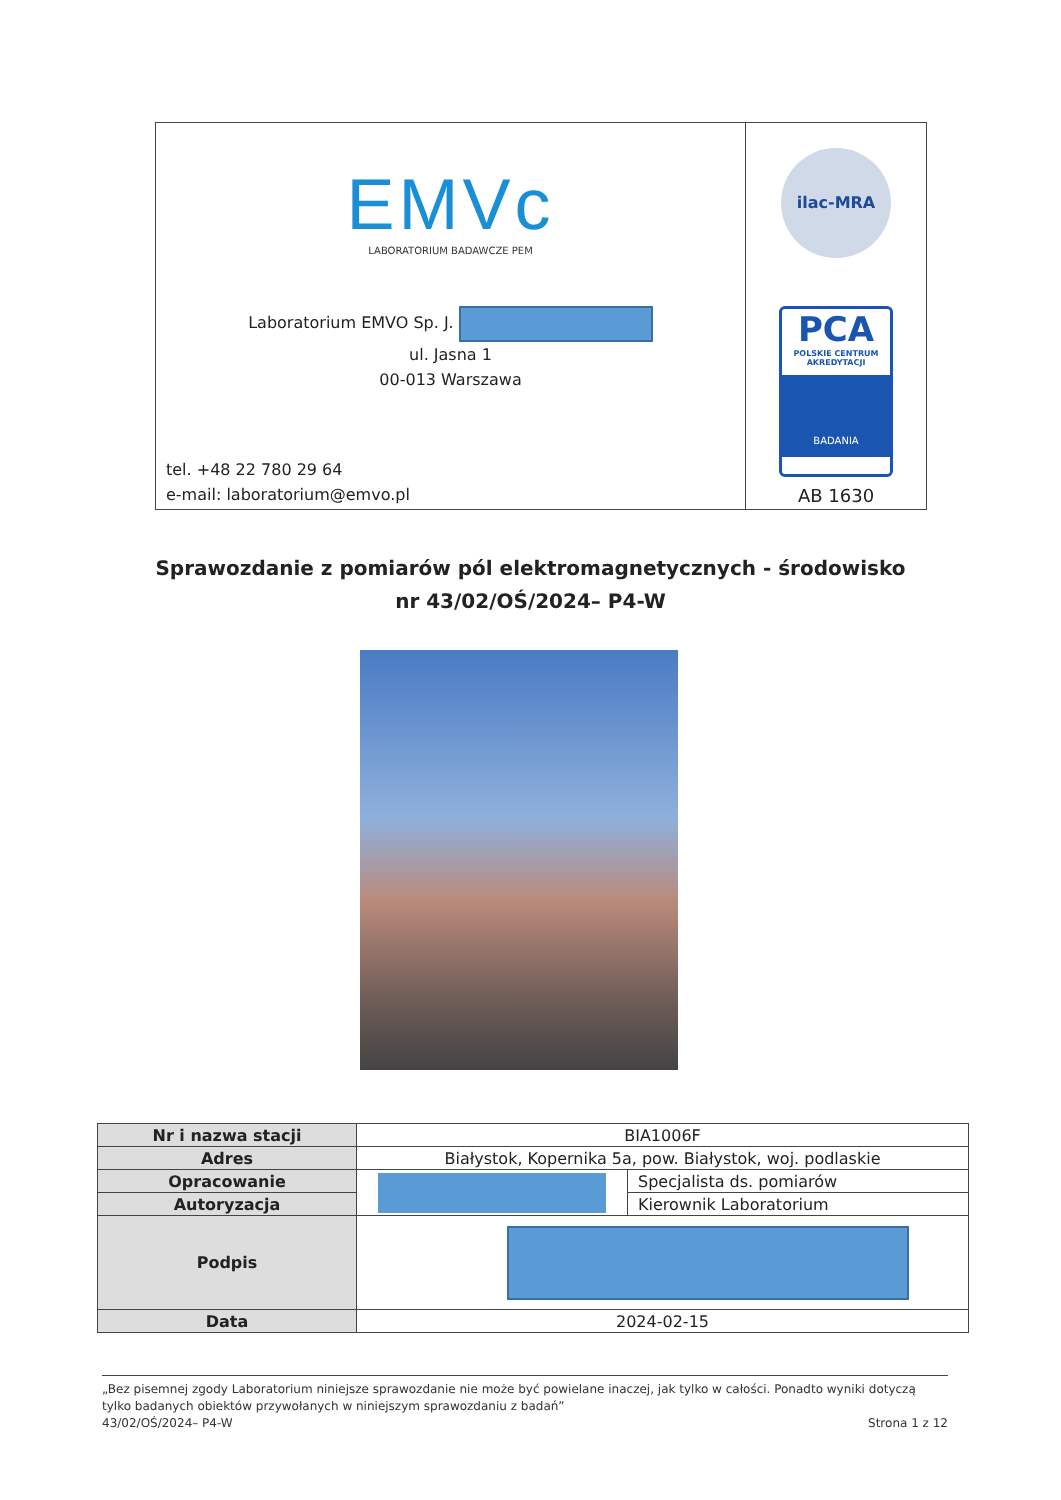EMVc
LABORATORIUM BADAWCZE PEM
Laboratorium EMVO Sp. J.
ul. Jasna 1
00-013 Warszawa
tel. +48 22 780 29 64
e-mail: laboratorium@emvo.pl
ilac-MRA
PCA
POLSKIE CENTRUM
AKREDYTACJI
BADANIA
AB 1630
Sprawozdanie z pomiarów pól elektromagnetycznych - środowisko
nr 43/02/OŚ/2024– P4-W
| Nr i nazwa stacji | BIA1006F | |
| Adres | Białystok, Kopernika 5a, pow. Białystok, woj. podlaskie | |
| Opracowanie | | Specjalista ds. pomiarów |
| Autoryzacja | | Kierownik Laboratorium |
| Podpis | | |
| Data | 2024-02-15 | |
„Bez pisemnej zgody Laboratorium niniejsze sprawozdanie nie może być powielane inaczej, jak tylko w całości. Ponadto wyniki dotyczą tylko badanych obiektów przywołanych w niniejszym sprawozdaniu z badań”
43/02/OŚ/2024– P4-W Strona 1 z 12